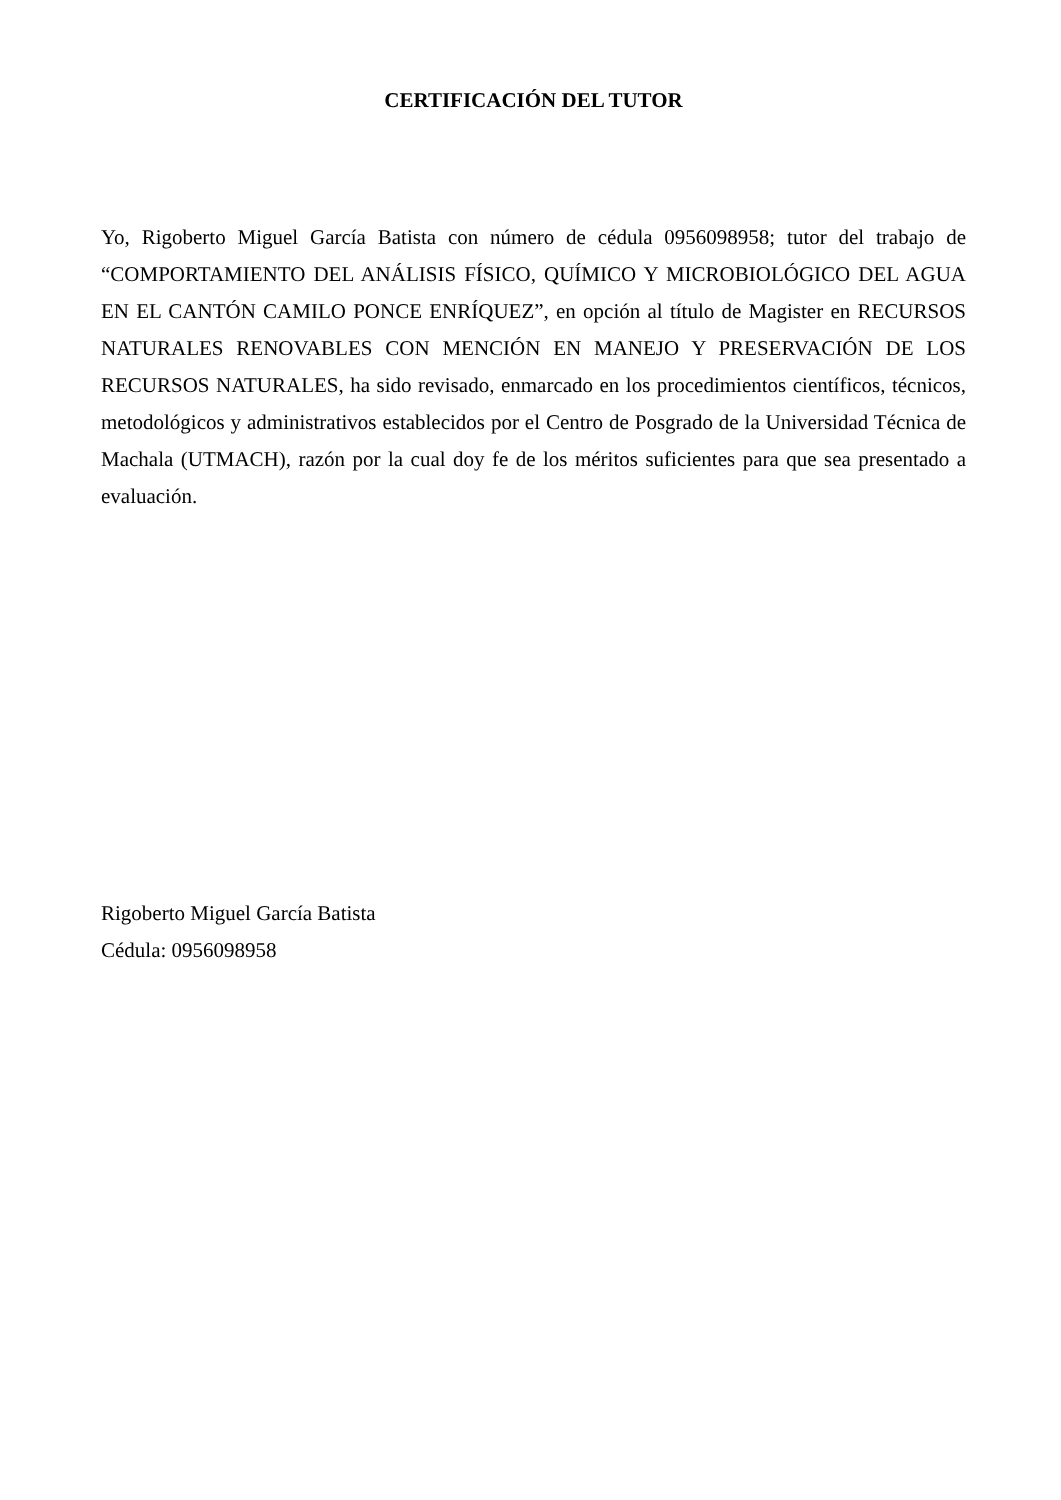CERTIFICACIÓN DEL TUTOR
Yo, Rigoberto Miguel García Batista con número de cédula 0956098958; tutor del trabajo de “COMPORTAMIENTO DEL ANÁLISIS FÍSICO, QUÍMICO Y MICROBIOLÓGICO DEL AGUA EN EL CANTÓN CAMILO PONCE ENRÍQUEZ”, en opción al título de Magister en RECURSOS NATURALES RENOVABLES CON MENCIÓN EN MANEJO Y PRESERVACIÓN DE LOS RECURSOS NATURALES, ha sido revisado, enmarcado en los procedimientos científicos, técnicos, metodológicos y administrativos establecidos por el Centro de Posgrado de la Universidad Técnica de Machala (UTMACH), razón por la cual doy fe de los méritos suficientes para que sea presentado a evaluación.
Rigoberto Miguel García Batista
Cédula: 0956098958